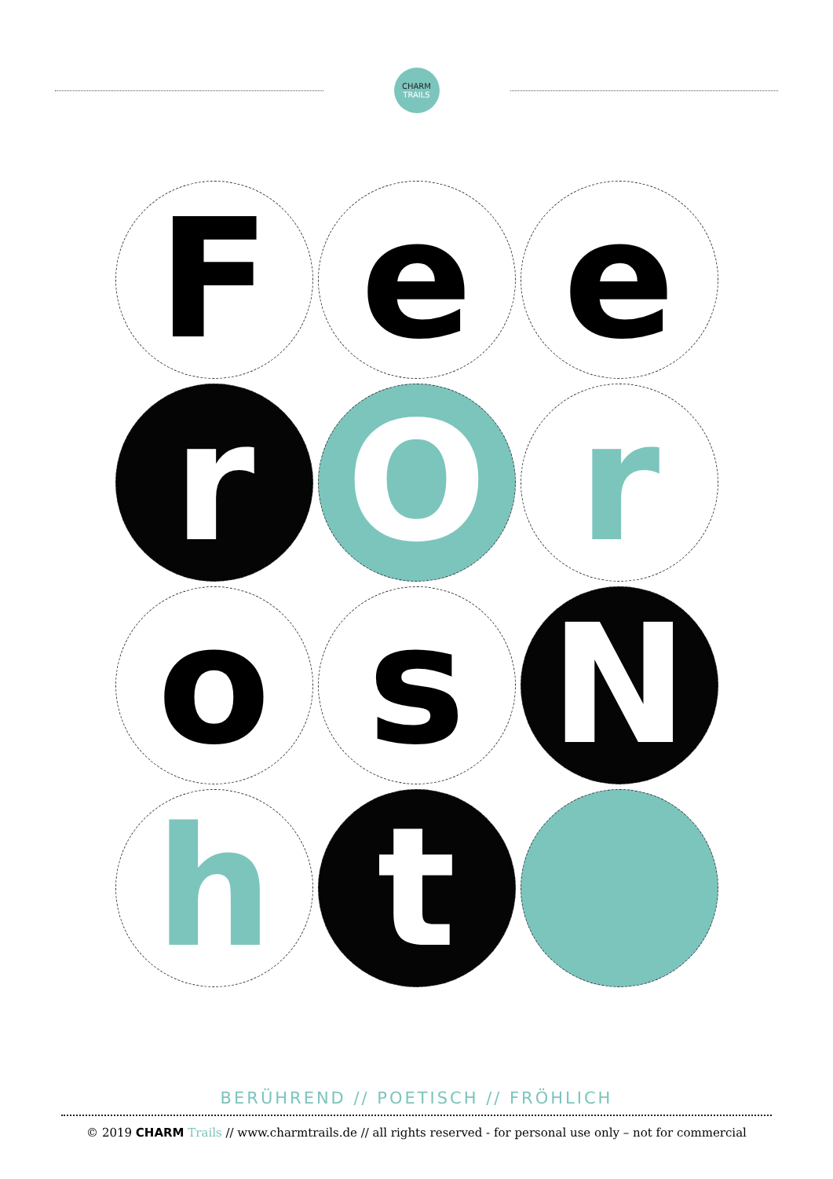CHARM
TRAILS
F
e
e
r
O
r
o
s
N
h
t
BERÜHREND // POETISCH // FRÖHLICH
© 2019 CHARM Trails // www.charmtrails.de // all rights reserved - for personal use only – not for commercial